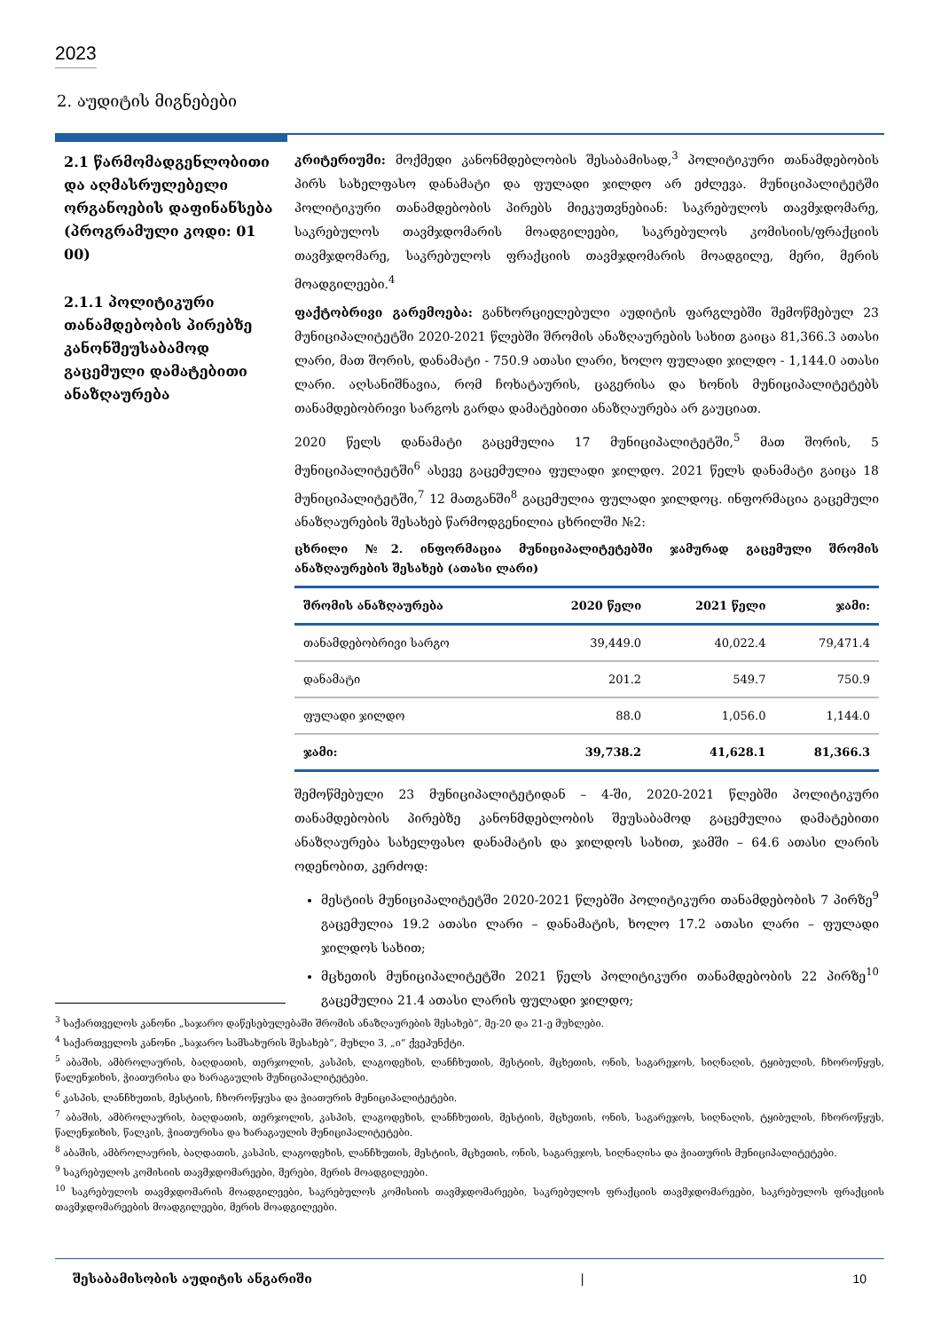2023
2. აუდიტის მიგნებები
2.1 წარმომადგენლობითი და აღმასრულებელი ორგანოების დაფინანსება (პროგრამული კოდი: 01 00)
2.1.1 პოლიტიკური თანამდებობის პირებზე კანონშეუსაბამოდ გაცემული დამატებითი ანაზღაურება
კრიტერიუმი: მოქმედი კანონმდებლობის შესაბამისად,<sup>3</sup> პოლიტიკური თანამდებობის პირს სახელფასო დანამატი და ფულადი ჯილდო არ ეძლევა. მუნიციპალიტეტში პოლიტიკური თანამდებობის პირებს მიეკუთვნებიან: საკრებულოს თავმჯდომარე, საკრებულოს თავმჯდომარის მოადგილეები, საკრებულოს კომისიის/ფრაქციის თავმჯდომარე, საკრებულოს ფრაქციის თავმჯდომარის მოადგილე, მერი, მერის მოადგილეები.<sup>4</sup>
ფაქტობრივი გარემოება: განხორციელებული აუდიტის ფარგლებში შემოწმებულ 23 მუნიციპალიტეტში 2020-2021 წლებში შრომის ანაზღაურების სახით გაიცა 81,366.3 ათასი ლარი, მათ შორის, დანამატი - 750.9 ათასი ლარი, ხოლო ფულადი ჯილდო - 1,144.0 ათასი ლარი. აღსანიშნავია, რომ ჩოხატაურის, ცაგერისა და ხონის მუნიციპალიტეტებს თანამდებობრივი სარგოს გარდა დამატებითი ანაზღაურება არ გაუციათ.
2020 წელს დანამატი გაცემულია 17 მუნიციპალიტეტში,<sup>5</sup> მათ შორის, 5 მუნიციპალიტეტში<sup>6</sup> ასევე გაცემულია ფულადი ჯილდო. 2021 წელს დანამატი გაიცა 18 მუნიციპალიტეტში,<sup>7</sup> 12 მათგანში<sup>8</sup> გაცემულია ფულადი ჯილდოც. ინფორმაცია გაცემული ანაზღაურების შესახებ წარმოდგენილია ცხრილში №2:
ცხრილი №2. ინფორმაცია მუნიციპალიტეტებში ჯამურად გაცემული შრომის ანაზღაურების შესახებ (ათასი ლარი)
| შრომის ანაზღაურება | 2020 წელი | 2021 წელი | ჯამი: |
| --- | --- | --- | --- |
| თანამდებობრივი სარგო | 39,449.0 | 40,022.4 | 79,471.4 |
| დანამატი | 201.2 | 549.7 | 750.9 |
| ფულადი ჯილდო | 88.0 | 1,056.0 | 1,144.0 |
| ჯამი: | 39,738.2 | 41,628.1 | 81,366.3 |
შემოწმებული 23 მუნიციპალიტეტიდან – 4-ში, 2020-2021 წლებში პოლიტიკური თანამდებობის პირებზე კანონმდებლობის შეუსაბამოდ გაცემულია დამატებითი ანაზღაურება სახელფასო დანამატის და ჯილდოს სახით, ჯამში – 64.6 ათასი ლარის ოდენობით, კერძოდ:
მესტიის მუნიციპალიტეტში 2020-2021 წლებში პოლიტიკური თანამდებობის 7 პირზე<sup>9</sup> გაცემულია 19.2 ათასი ლარი – დანამატის, ხოლო 17.2 ათასი ლარი – ფულადი ჯილდოს სახით;
მცხეთის მუნიციპალიტეტში 2021 წელს პოლიტიკური თანამდებობის 22 პირზე<sup>10</sup> გაცემულია 21.4 ათასი ლარის ფულადი ჯილდო;
<sup>3</sup> საქართველოს კანონი „საჯარო დაწესებულებაში შრომის ანაზღაურების შესახებ“, მე-20 და 21-ე მუხლები.
<sup>4</sup> საქართველოს კანონი „საჯარო სამსახურის შესახებ“, მუხლი 3, „ი“ ქვეპუნქტი.
<sup>5</sup> აბაშის, ამბროლაურის, ბაღდათის, თერჯოლის, კასპის, ლაგოდეხის, ლანჩხუთის, მესტიის, მცხეთის, ონის, საგარეჯოს, სიღნაღის, ტყიბულის, ჩხოროწყუს, წალენჯიხის, ჭიათურისა და ხარაგაულის მუნიციპალიტეტები.
<sup>6</sup> კასპის, ლანჩხუთის, მესტიის, ჩხოროწყუსა და ჭიათურის მუნიციპალიტეტები.
<sup>7</sup> აბაშის, ამბროლაურის, ბაღდათის, თერჯოლის, კასპის, ლაგოდეხის, ლანჩხუთის, მესტიის, მცხეთის, ონის, საგარეჯოს, სიღნაღის, ტყიბულის, ჩხოროწყუს, წალენჯიხის, წალკის, ჭიათურისა და ხარაგაულის მუნიციპალიტეტები.
<sup>8</sup> აბაშის, ამბროლაურის, ბაღდათის, კასპის, ლაგოდეხის, ლანჩხუთის, მესტიის, მცხეთის, ონის, საგარეჯოს, სიღნაღისა და ჭიათურის მუნიციპალიტეტები.
<sup>9</sup> საკრებულოს კომისიის თავმჯდომარეები, მერები, მერის მოადგილეები.
<sup>10</sup> საკრებულოს თავმჯდომარის მოადგილეები, საკრებულოს კომისიის თავმჯდომარეები, საკრებულოს ფრაქციის თავმჯდომარეები, საკრებულოს ფრაქციის თავმჯდომარეების მოადგილეები, მერის მოადგილეები.
შესაბამისობის აუდიტის ანგარიში | 10